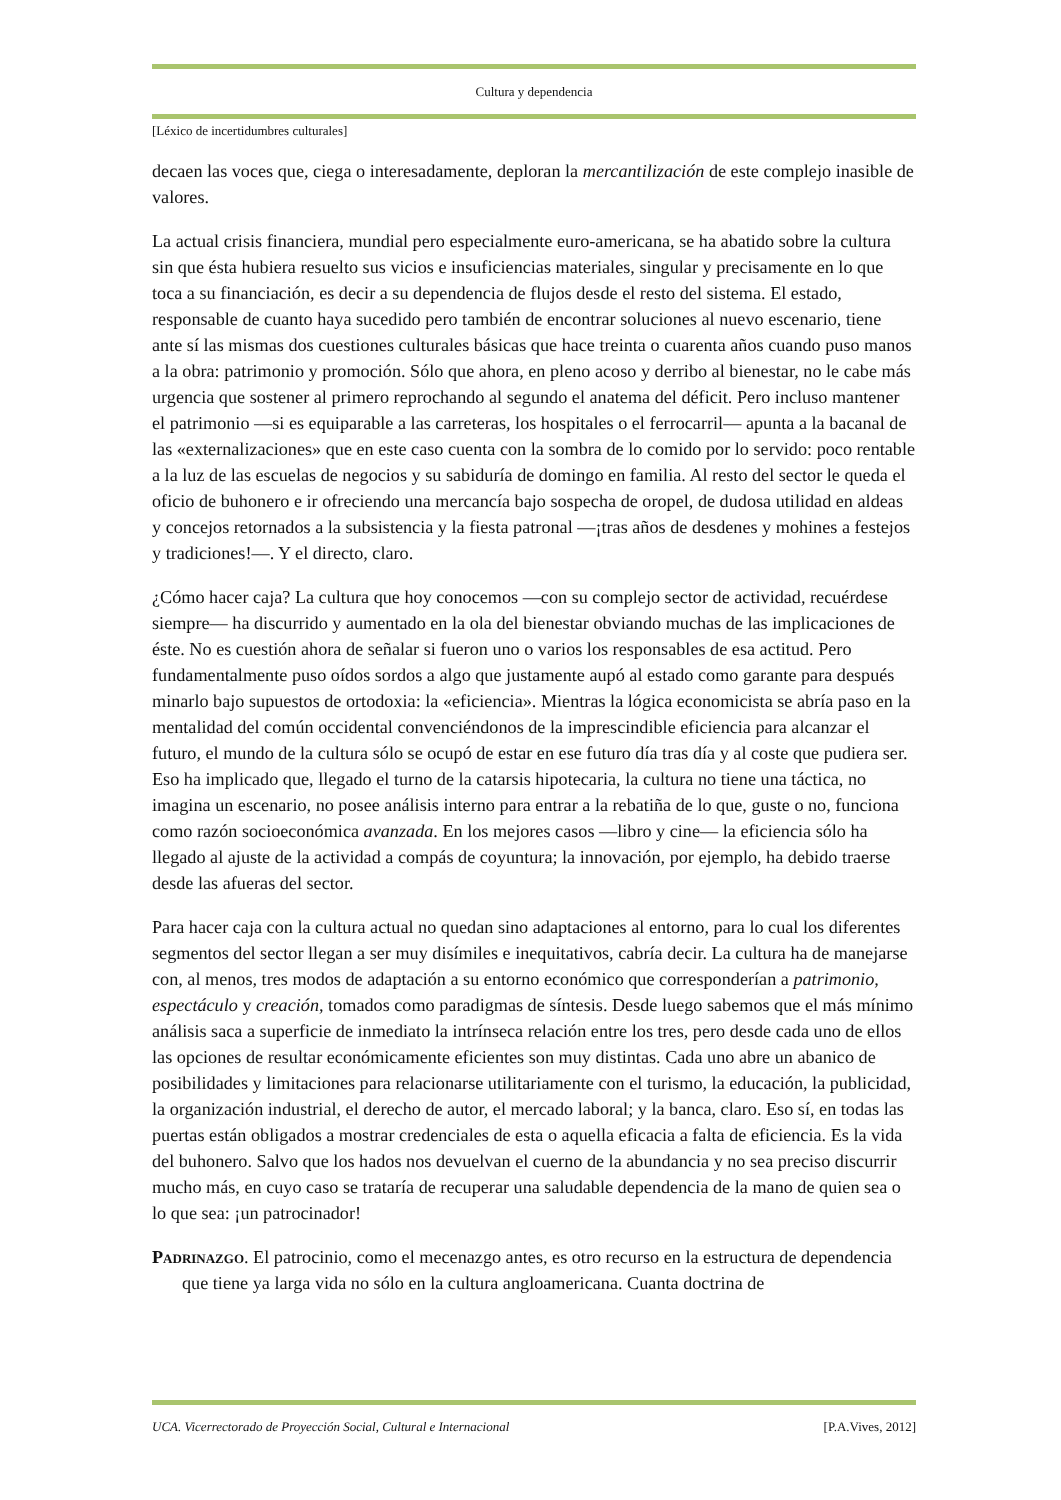Cultura y dependencia
[Léxico de incertidumbres culturales]
decaen las voces que, ciega o interesadamente, deploran la mercantilización de este complejo inasible de valores.
La actual crisis financiera, mundial pero especialmente euro-americana, se ha abatido sobre la cultura sin que ésta hubiera resuelto sus vicios e insuficiencias materiales, singular y precisamente en lo que toca a su financiación, es decir a su dependencia de flujos desde el resto del sistema. El estado, responsable de cuanto haya sucedido pero también de encontrar soluciones al nuevo escenario, tiene ante sí las mismas dos cuestiones culturales básicas que hace treinta o cuarenta años cuando puso manos a la obra: patrimonio y promoción. Sólo que ahora, en pleno acoso y derribo al bienestar, no le cabe más urgencia que sostener al primero reprochando al segundo el anatema del déficit. Pero incluso mantener el patrimonio —si es equiparable a las carreteras, los hospitales o el ferrocarril— apunta a la bacanal de las «externalizaciones» que en este caso cuenta con la sombra de lo comido por lo servido: poco rentable a la luz de las escuelas de negocios y su sabiduría de domingo en familia. Al resto del sector le queda el oficio de buhonero e ir ofreciendo una mercancía bajo sospecha de oropel, de dudosa utilidad en aldeas y concejos retornados a la subsistencia y la fiesta patronal —¡tras años de desdenes y mohines a festejos y tradiciones!—. Y el directo, claro.
¿Cómo hacer caja? La cultura que hoy conocemos —con su complejo sector de actividad, recuérdese siempre— ha discurrido y aumentado en la ola del bienestar obviando muchas de las implicaciones de éste. No es cuestión ahora de señalar si fueron uno o varios los responsables de esa actitud. Pero fundamentalmente puso oídos sordos a algo que justamente aupó al estado como garante para después minarlo bajo supuestos de ortodoxia: la «eficiencia». Mientras la lógica economicista se abría paso en la mentalidad del común occidental convenciéndonos de la imprescindible eficiencia para alcanzar el futuro, el mundo de la cultura sólo se ocupó de estar en ese futuro día tras día y al coste que pudiera ser. Eso ha implicado que, llegado el turno de la catarsis hipotecaria, la cultura no tiene una táctica, no imagina un escenario, no posee análisis interno para entrar a la rebatiña de lo que, guste o no, funciona como razón socioeconómica avanzada. En los mejores casos —libro y cine— la eficiencia sólo ha llegado al ajuste de la actividad a compás de coyuntura; la innovación, por ejemplo, ha debido traerse desde las afueras del sector.
Para hacer caja con la cultura actual no quedan sino adaptaciones al entorno, para lo cual los diferentes segmentos del sector llegan a ser muy disímiles e inequitativos, cabría decir. La cultura ha de manejarse con, al menos, tres modos de adaptación a su entorno económico que corresponderían a patrimonio, espectáculo y creación, tomados como paradigmas de síntesis. Desde luego sabemos que el más mínimo análisis saca a superficie de inmediato la intrínseca relación entre los tres, pero desde cada uno de ellos las opciones de resultar económicamente eficientes son muy distintas. Cada uno abre un abanico de posibilidades y limitaciones para relacionarse utilitariamente con el turismo, la educación, la publicidad, la organización industrial, el derecho de autor, el mercado laboral; y la banca, claro. Eso sí, en todas las puertas están obligados a mostrar credenciales de esta o aquella eficacia a falta de eficiencia. Es la vida del buhonero. Salvo que los hados nos devuelvan el cuerno de la abundancia y no sea preciso discurrir mucho más, en cuyo caso se trataría de recuperar una saludable dependencia de la mano de quien sea o lo que sea: ¡un patrocinador!
Padrinazgo. El patrocinio, como el mecenazgo antes, es otro recurso en la estructura de dependencia que tiene ya larga vida no sólo en la cultura angloamericana. Cuanta doctrina de
UCA. Vicerrectorado de Proyección Social, Cultural e Internacional [P.A.Vives, 2012]